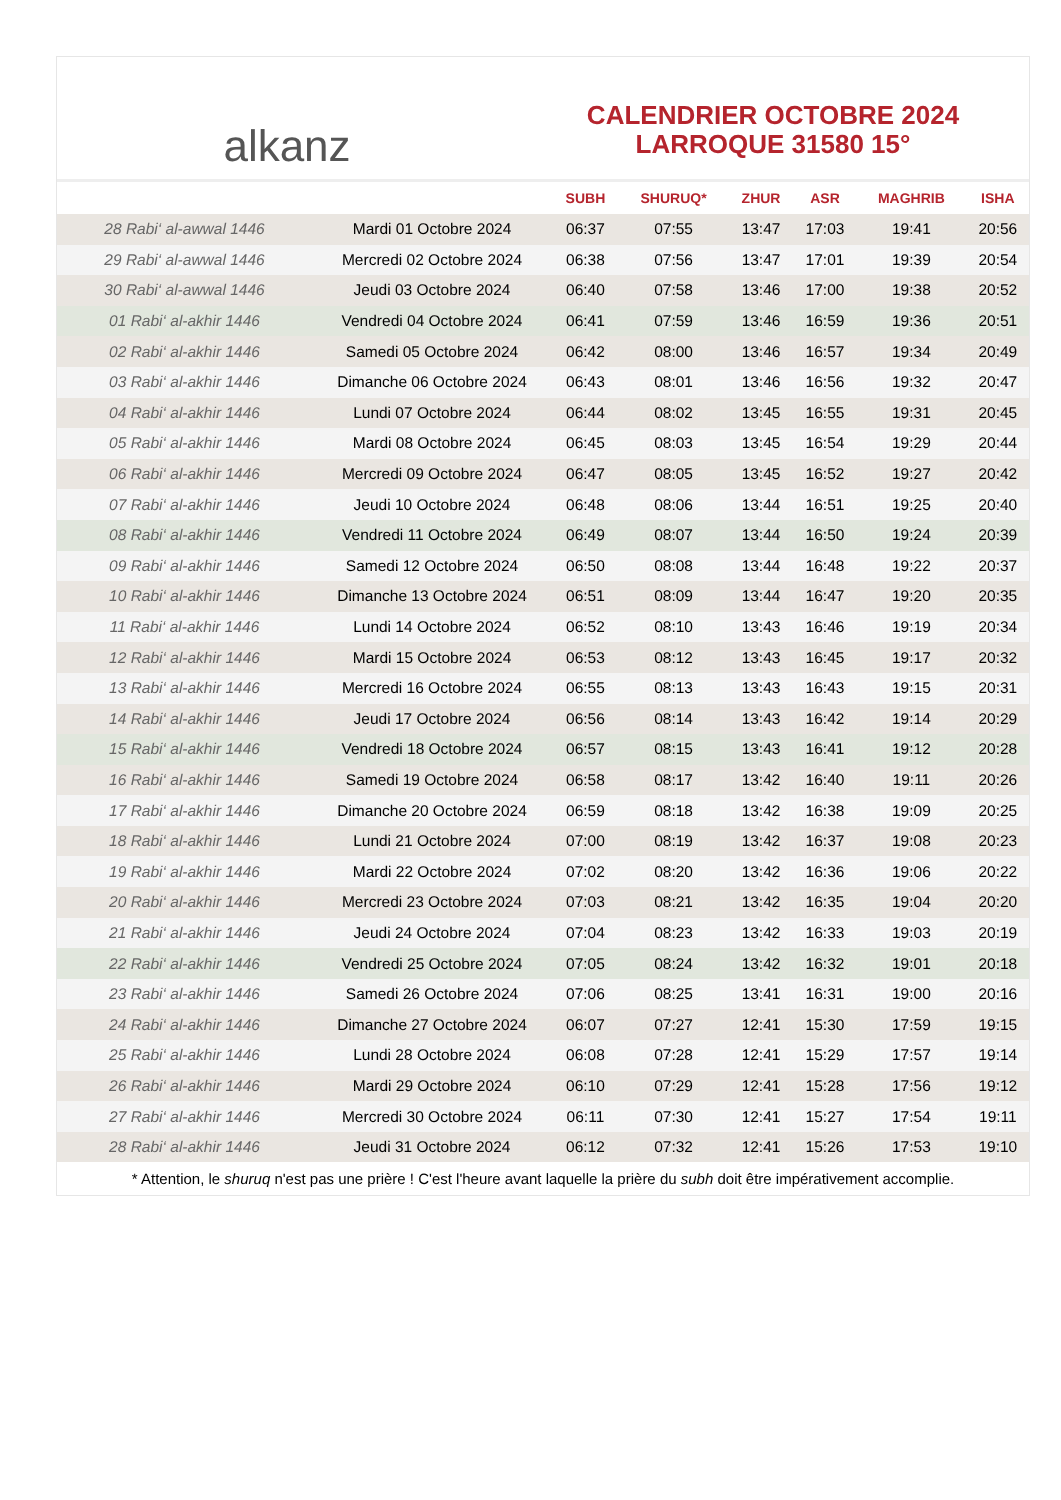alkanz
CALENDRIER OCTOBRE 2024
LARROQUE 31580 15°
| | | SUBH | SHURUQ* | ZHUR | ASR | MAGHRIB | ISHA |
| --- | --- | --- | --- | --- | --- | --- | --- |
| 28 Rabi‘ al-awwal 1446 | Mardi 01 Octobre 2024 | 06:37 | 07:55 | 13:47 | 17:03 | 19:41 | 20:56 |
| 29 Rabi‘ al-awwal 1446 | Mercredi 02 Octobre 2024 | 06:38 | 07:56 | 13:47 | 17:01 | 19:39 | 20:54 |
| 30 Rabi‘ al-awwal 1446 | Jeudi 03 Octobre 2024 | 06:40 | 07:58 | 13:46 | 17:00 | 19:38 | 20:52 |
| 01 Rabi‘ al-akhir 1446 | Vendredi 04 Octobre 2024 | 06:41 | 07:59 | 13:46 | 16:59 | 19:36 | 20:51 |
| 02 Rabi‘ al-akhir 1446 | Samedi 05 Octobre 2024 | 06:42 | 08:00 | 13:46 | 16:57 | 19:34 | 20:49 |
| 03 Rabi‘ al-akhir 1446 | Dimanche 06 Octobre 2024 | 06:43 | 08:01 | 13:46 | 16:56 | 19:32 | 20:47 |
| 04 Rabi‘ al-akhir 1446 | Lundi 07 Octobre 2024 | 06:44 | 08:02 | 13:45 | 16:55 | 19:31 | 20:45 |
| 05 Rabi‘ al-akhir 1446 | Mardi 08 Octobre 2024 | 06:45 | 08:03 | 13:45 | 16:54 | 19:29 | 20:44 |
| 06 Rabi‘ al-akhir 1446 | Mercredi 09 Octobre 2024 | 06:47 | 08:05 | 13:45 | 16:52 | 19:27 | 20:42 |
| 07 Rabi‘ al-akhir 1446 | Jeudi 10 Octobre 2024 | 06:48 | 08:06 | 13:44 | 16:51 | 19:25 | 20:40 |
| 08 Rabi‘ al-akhir 1446 | Vendredi 11 Octobre 2024 | 06:49 | 08:07 | 13:44 | 16:50 | 19:24 | 20:39 |
| 09 Rabi‘ al-akhir 1446 | Samedi 12 Octobre 2024 | 06:50 | 08:08 | 13:44 | 16:48 | 19:22 | 20:37 |
| 10 Rabi‘ al-akhir 1446 | Dimanche 13 Octobre 2024 | 06:51 | 08:09 | 13:44 | 16:47 | 19:20 | 20:35 |
| 11 Rabi‘ al-akhir 1446 | Lundi 14 Octobre 2024 | 06:52 | 08:10 | 13:43 | 16:46 | 19:19 | 20:34 |
| 12 Rabi‘ al-akhir 1446 | Mardi 15 Octobre 2024 | 06:53 | 08:12 | 13:43 | 16:45 | 19:17 | 20:32 |
| 13 Rabi‘ al-akhir 1446 | Mercredi 16 Octobre 2024 | 06:55 | 08:13 | 13:43 | 16:43 | 19:15 | 20:31 |
| 14 Rabi‘ al-akhir 1446 | Jeudi 17 Octobre 2024 | 06:56 | 08:14 | 13:43 | 16:42 | 19:14 | 20:29 |
| 15 Rabi‘ al-akhir 1446 | Vendredi 18 Octobre 2024 | 06:57 | 08:15 | 13:43 | 16:41 | 19:12 | 20:28 |
| 16 Rabi‘ al-akhir 1446 | Samedi 19 Octobre 2024 | 06:58 | 08:17 | 13:42 | 16:40 | 19:11 | 20:26 |
| 17 Rabi‘ al-akhir 1446 | Dimanche 20 Octobre 2024 | 06:59 | 08:18 | 13:42 | 16:38 | 19:09 | 20:25 |
| 18 Rabi‘ al-akhir 1446 | Lundi 21 Octobre 2024 | 07:00 | 08:19 | 13:42 | 16:37 | 19:08 | 20:23 |
| 19 Rabi‘ al-akhir 1446 | Mardi 22 Octobre 2024 | 07:02 | 08:20 | 13:42 | 16:36 | 19:06 | 20:22 |
| 20 Rabi‘ al-akhir 1446 | Mercredi 23 Octobre 2024 | 07:03 | 08:21 | 13:42 | 16:35 | 19:04 | 20:20 |
| 21 Rabi‘ al-akhir 1446 | Jeudi 24 Octobre 2024 | 07:04 | 08:23 | 13:42 | 16:33 | 19:03 | 20:19 |
| 22 Rabi‘ al-akhir 1446 | Vendredi 25 Octobre 2024 | 07:05 | 08:24 | 13:42 | 16:32 | 19:01 | 20:18 |
| 23 Rabi‘ al-akhir 1446 | Samedi 26 Octobre 2024 | 07:06 | 08:25 | 13:41 | 16:31 | 19:00 | 20:16 |
| 24 Rabi‘ al-akhir 1446 | Dimanche 27 Octobre 2024 | 06:07 | 07:27 | 12:41 | 15:30 | 17:59 | 19:15 |
| 25 Rabi‘ al-akhir 1446 | Lundi 28 Octobre 2024 | 06:08 | 07:28 | 12:41 | 15:29 | 17:57 | 19:14 |
| 26 Rabi‘ al-akhir 1446 | Mardi 29 Octobre 2024 | 06:10 | 07:29 | 12:41 | 15:28 | 17:56 | 19:12 |
| 27 Rabi‘ al-akhir 1446 | Mercredi 30 Octobre 2024 | 06:11 | 07:30 | 12:41 | 15:27 | 17:54 | 19:11 |
| 28 Rabi‘ al-akhir 1446 | Jeudi 31 Octobre 2024 | 06:12 | 07:32 | 12:41 | 15:26 | 17:53 | 19:10 |
* Attention, le shuruq n'est pas une prière ! C'est l'heure avant laquelle la prière du subh doit être impérativement accomplie.